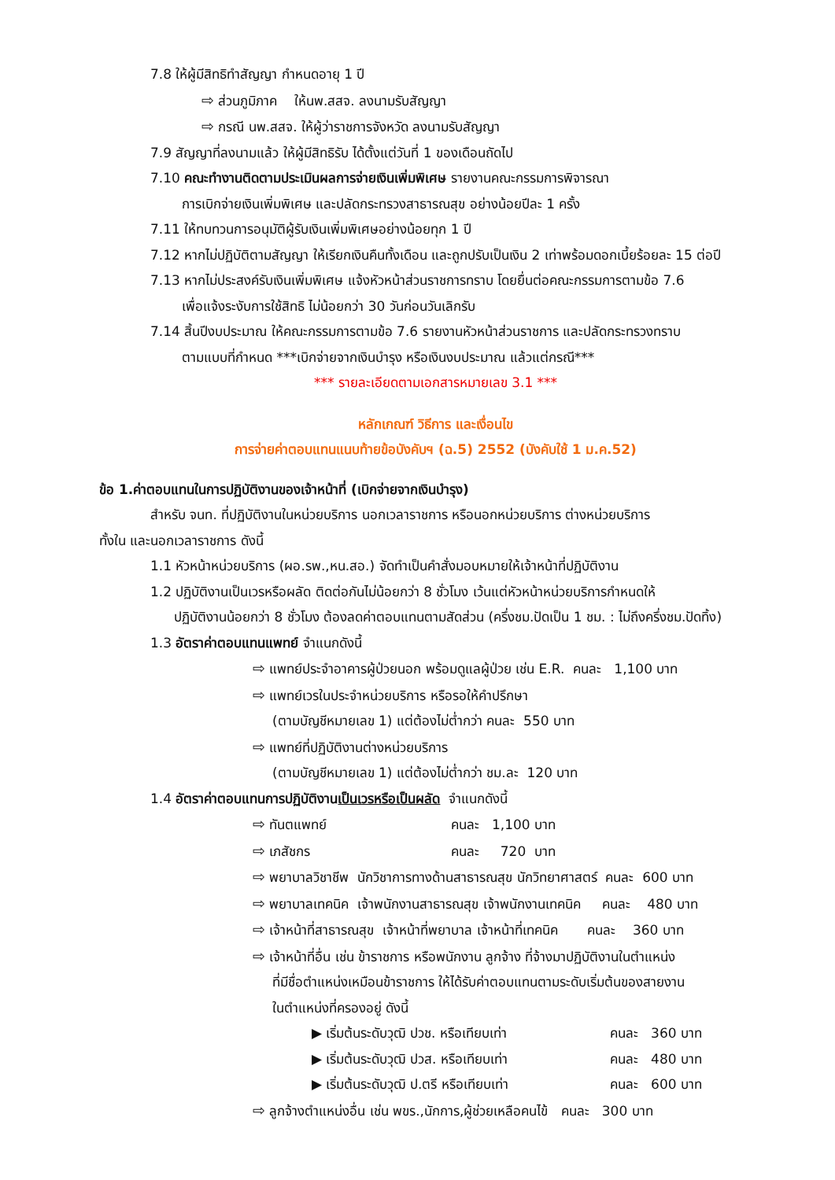7.8 ให้ผู้มีสิทธิทำสัญญา กำหนดอายุ 1 ปี
⇨ ส่วนภูมิภาค ให้นพ.สสจ. ลงนามรับสัญญา
⇨ กรณี นพ.สสจ. ให้ผู้ว่าราชการจังหวัด ลงนามรับสัญญา
7.9 สัญญาที่ลงนามแล้ว ให้ผู้มีสิทธิรับ ได้ตั้งแต่วันที่ 1 ของเดือนถัดไป
7.10 คณะทำงานติดตามประเมินผลการจ่ายเงินเพิ่มพิเศษ รายงานคณะกรรมการพิจารณา
การเบิกจ่ายเงินเพิ่มพิเศษ และปลัดกระทรวงสาธารณสุข อย่างน้อยปีละ 1 ครั้ง
7.11 ให้ทบทวนการอนุมัติผู้รับเงินเพิ่มพิเศษอย่างน้อยทุก 1 ปี
7.12 หากไม่ปฏิบัติตามสัญญา ให้เรียกเงินคืนทั้งเดือน และถูกปรับเป็นเงิน 2 เท่าพร้อมดอกเบี้ยร้อยละ 15 ต่อปี
7.13 หากไม่ประสงค์รับเงินเพิ่มพิเศษ แจ้งหัวหน้าส่วนราชการทราบ โดยยื่นต่อคณะกรรมการตามข้อ 7.6
เพื่อแจ้งระงับการใช้สิทธิ ไม่น้อยกว่า 30 วันก่อนวันเลิกรับ
7.14 สิ้นปีงบประมาณ ให้คณะกรรมการตามข้อ 7.6 รายงานหัวหน้าส่วนราชการ และปลัดกระทรวงทราบ
ตามแบบที่กำหนด ***เบิกจ่ายจากเงินบำรุง หรือเงินงบประมาณ แล้วแต่กรณี***
*** รายละเอียดตามเอกสารหมายเลข 3.1 ***
หลักเกณฑ์ วิธีการ และเงื่อนไข
การจ่ายค่าตอบแทนแนบท้ายข้อบังคับฯ (ฉ.5) 2552 (บังคับใช้ 1 ม.ค.52)
ข้อ 1.ค่าตอบแทนในการปฏิบัติงานของเจ้าหน้าที่ (เบิกจ่ายจากเงินบำรุง)
สำหรับ จนท. ที่ปฏิบัติงานในหน่วยบริการ นอกเวลาราชการ หรือนอกหน่วยบริการ ต่างหน่วยบริการ
ทั้งใน และนอกเวลาราชการ ดังนี้
1.1 หัวหน้าหน่วยบริการ (ผอ.รพ.,หน.สอ.) จัดทำเป็นคำสั่งมอบหมายให้เจ้าหน้าที่ปฏิบัติงาน
1.2 ปฏิบัติงานเป็นเวรหรือผลัด ติดต่อกันไม่น้อยกว่า 8 ชั่วโมง เว้นแต่หัวหน้าหน่วยบริการกำหนดให้
ปฏิบัติงานน้อยกว่า 8 ชั่วโมง ต้องลดค่าตอบแทนตามสัดส่วน (ครึ่งชม.ปัดเป็น 1 ชม. : ไม่ถึงครึ่งชม.ปัดทิ้ง)
1.3 อัตราค่าตอบแทนแพทย์ จำแนกดังนี้
⇨ แพทย์ประจำอาคารผู้ป่วยนอก พร้อมดูแลผู้ป่วย เช่น E.R. คนละ 1,100 บาท
⇨ แพทย์เวรในประจำหน่วยบริการ หรือรอให้คำปรึกษา
(ตามบัญชีหมายเลข 1) แต่ต้องไม่ต่ำกว่า คนละ 550 บาท
⇨ แพทย์ที่ปฏิบัติงานต่างหน่วยบริการ
(ตามบัญชีหมายเลข 1) แต่ต้องไม่ต่ำกว่า ชม.ละ 120 บาท
1.4 อัตราค่าตอบแทนการปฏิบัติงานเป็นเวรหรือเป็นผลัด จำแนกดังนี้
⇨ ทันตแพทย์ คนละ 1,100 บาท
⇨ เภสัชกร คนละ 720 บาท
⇨ พยาบาลวิชาชีพ นักวิชาการทางด้านสาธารณสุข นักวิทยาศาสตร์ คนละ 600 บาท
⇨ พยาบาลเทคนิค เจ้าพนักงานสาธารณสุข เจ้าพนักงานเทคนิค คนละ 480 บาท
⇨ เจ้าหน้าที่สาธารณสุข เจ้าหน้าที่พยาบาล เจ้าหน้าที่เทคนิค คนละ 360 บาท
⇨ เจ้าหน้าที่อื่น เช่น ข้าราชการ หรือพนักงาน ลูกจ้าง ที่จ้างมาปฏิบัติงานในตำแหน่ง
ที่มีชื่อตำแหน่งเหมือนข้าราชการ ให้ได้รับค่าตอบแทนตามระดับเริ่มต้นของสายงาน
ในตำแหน่งที่ครองอยู่ ดังนี้
▶ เริ่มต้นระดับวุฒิ ปวช. หรือเทียบเท่า คนละ 360 บาท
▶ เริ่มต้นระดับวุฒิ ปวส. หรือเทียบเท่า คนละ 480 บาท
▶ เริ่มต้นระดับวุฒิ ป.ตรี หรือเทียบเท่า คนละ 600 บาท
⇨ ลูกจ้างตำแหน่งอื่น เช่น พขร.,นักการ,ผู้ช่วยเหลือคนไข้ คนละ 300 บาท